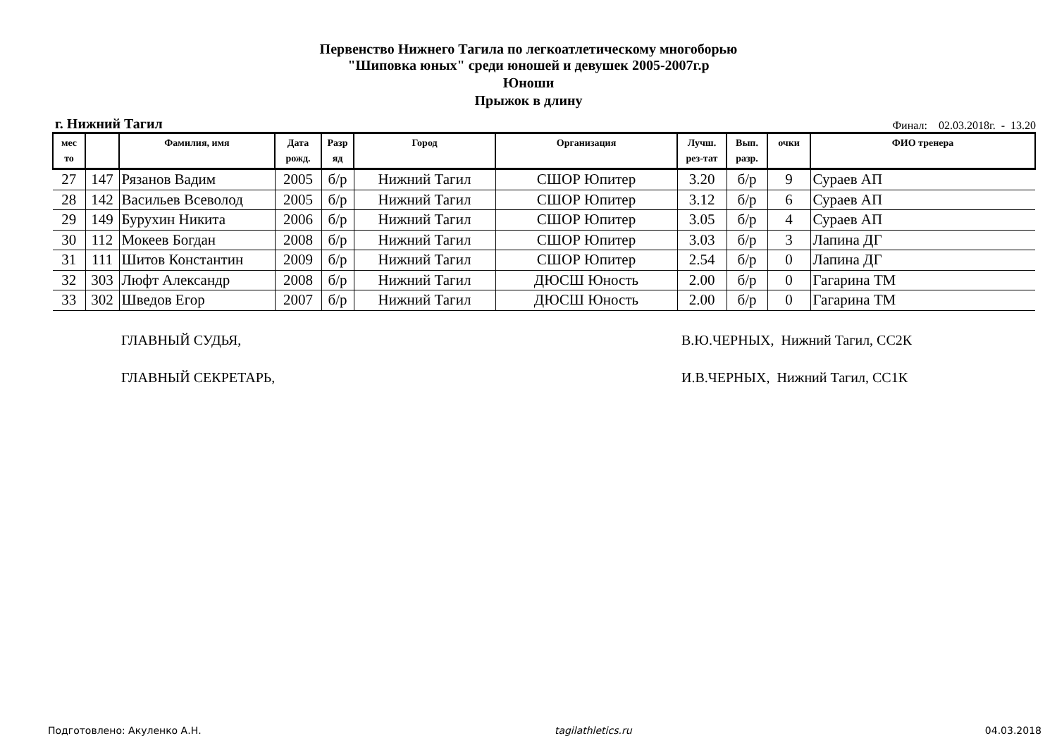Первенство Нижнего Тагила по легкоатлетическому многоборью
"Шиповка юных" среди юношей и девушек 2005-2007г.р
Юноши
Прыжок в длину
г. Нижний Тагил Финал: 02.03.2018г. - 13.20
| мес то | | Фамилия, имя | Дата рожд. | Разр яд | Город | Организация | Лучш. рез-тат | Вып. разр. | очки | ФИО тренера |
| --- | --- | --- | --- | --- | --- | --- | --- | --- | --- | --- |
| 27 | 147 | Рязанов Вадим | 2005 | б/р | Нижний Тагил | СШОР Юпитер | 3.20 | б/р | 9 | Сураев АП |
| 28 | 142 | Васильев Всеволод | 2005 | б/р | Нижний Тагил | СШОР Юпитер | 3.12 | б/р | 6 | Сураев АП |
| 29 | 149 | Бурухин Никита | 2006 | б/р | Нижний Тагил | СШОР Юпитер | 3.05 | б/р | 4 | Сураев АП |
| 30 | 112 | Мокеев Богдан | 2008 | б/р | Нижний Тагил | СШОР Юпитер | 3.03 | б/р | 3 | Лапина ДГ |
| 31 | 111 | Шитов Константин | 2009 | б/р | Нижний Тагил | СШОР Юпитер | 2.54 | б/р | 0 | Лапина ДГ |
| 32 | 303 | Люфт Александр | 2008 | б/р | Нижний Тагил | ДЮСШ Юность | 2.00 | б/р | 0 | Гагарина ТМ |
| 33 | 302 | Шведов Егор | 2007 | б/р | Нижний Тагил | ДЮСШ Юность | 2.00 | б/р | 0 | Гагарина ТМ |
ГЛАВНЫЙ СУДЬЯ, В.Ю.ЧЕРНЫХ, Нижний Тагил, СС2К
ГЛАВНЫЙ СЕКРЕТАРЬ, И.В.ЧЕРНЫХ, Нижний Тагил, СС1К
Подготовлено: Акуленко А.Н. tagilathletics.ru 04.03.2018